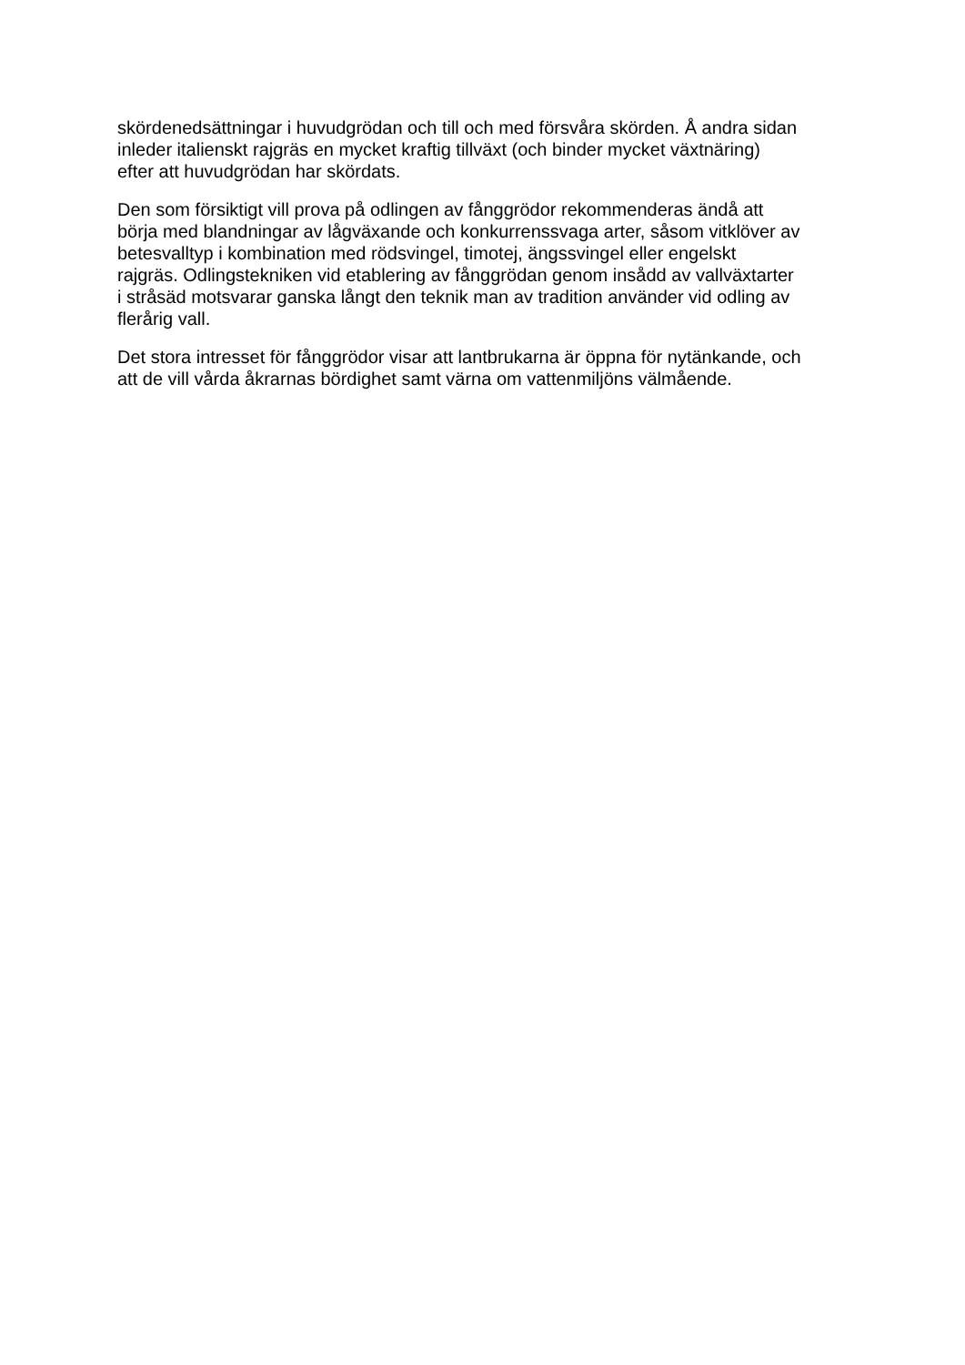skördenedsättningar i huvudgrödan och till och med försvåra skörden. Å andra sidan
inleder italienskt rajgräs en mycket kraftig tillväxt (och binder mycket växtnäring)
efter att huvudgrödan har skördats.
Den som försiktigt vill prova på odlingen av fånggrödor rekommenderas ändå att
börja med blandningar av lågväxande och konkurrenssvaga arter, såsom vitklöver av
betesvalltyp i kombination med rödsvingel, timotej, ängssvingel eller engelskt
rajgräs. Odlingstekniken vid etablering av fånggrödan genom insådd av vallväxtarter
i stråsäd motsvarar ganska långt den teknik man av tradition använder vid odling av
flerårig vall.
Det stora intresset för fånggrödor visar att lantbrukarna är öppna för nytänkande, och
att de vill vårda åkrarnas bördighet samt värna om vattenmiljöns välmående.